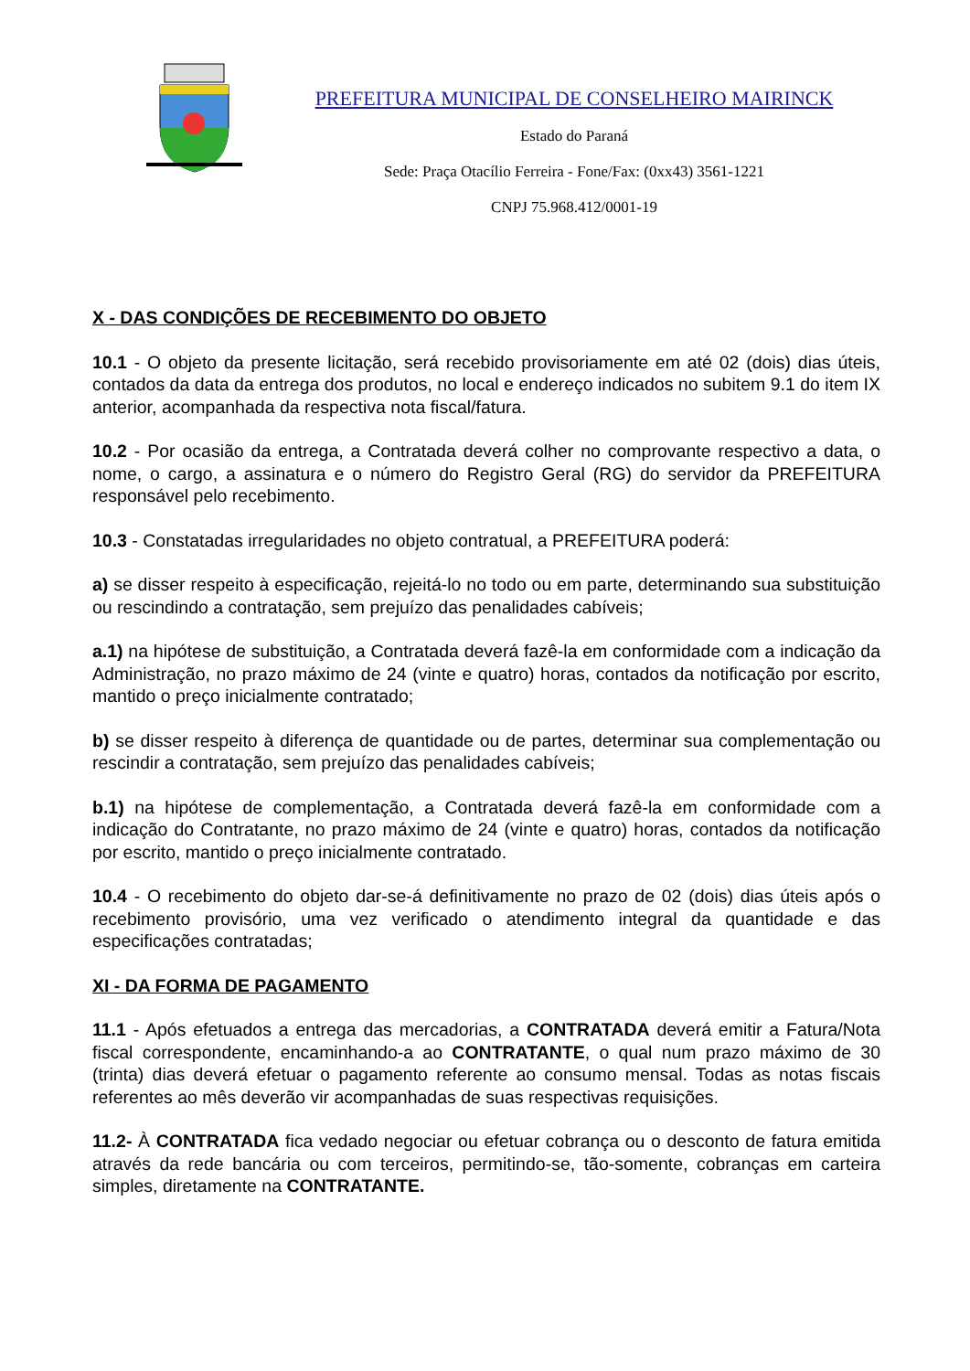PREFEITURA MUNICIPAL DE CONSELHEIRO MAIRINCK
Estado do Paraná
Sede: Praça Otacílio Ferreira - Fone/Fax: (0xx43) 3561-1221
CNPJ 75.968.412/0001-19
X - DAS CONDIÇÕES DE RECEBIMENTO DO OBJETO
10.1 - O objeto da presente licitação, será recebido provisoriamente em até 02 (dois) dias úteis, contados da data da entrega dos produtos, no local e endereço indicados no subitem 9.1 do item IX anterior, acompanhada da respectiva nota fiscal/fatura.
10.2 - Por ocasião da entrega, a Contratada deverá colher no comprovante respectivo a data, o nome, o cargo, a assinatura e o número do Registro Geral (RG) do servidor da PREFEITURA responsável pelo recebimento.
10.3 - Constatadas irregularidades no objeto contratual, a PREFEITURA poderá:
a) se disser respeito à especificação, rejeitá-lo no todo ou em parte, determinando sua substituição ou rescindindo a contratação, sem prejuízo das penalidades cabíveis;
a.1) na hipótese de substituição, a Contratada deverá fazê-la em conformidade com a indicação da Administração, no prazo máximo de 24 (vinte e quatro) horas, contados da notificação por escrito, mantido o preço inicialmente contratado;
b) se disser respeito à diferença de quantidade ou de partes, determinar sua complementação ou rescindir a contratação, sem prejuízo das penalidades cabíveis;
b.1) na hipótese de complementação, a Contratada deverá fazê-la em conformidade com a indicação do Contratante, no prazo máximo de 24 (vinte e quatro) horas, contados da notificação por escrito, mantido o preço inicialmente contratado.
10.4 - O recebimento do objeto dar-se-á definitivamente no prazo de 02 (dois) dias úteis após o recebimento provisório, uma vez verificado o atendimento integral da quantidade e das especificações contratadas;
XI - DA FORMA DE PAGAMENTO
11.1 - Após efetuados a entrega das mercadorias, a CONTRATADA deverá emitir a Fatura/Nota fiscal correspondente, encaminhando-a ao CONTRATANTE, o qual num prazo máximo de 30 (trinta) dias deverá efetuar o pagamento referente ao consumo mensal. Todas as notas fiscais referentes ao mês deverão vir acompanhadas de suas respectivas requisições.
11.2- À CONTRATADA fica vedado negociar ou efetuar cobrança ou o desconto de fatura emitida através da rede bancária ou com terceiros, permitindo-se, tão-somente, cobranças em carteira simples, diretamente na CONTRATANTE.